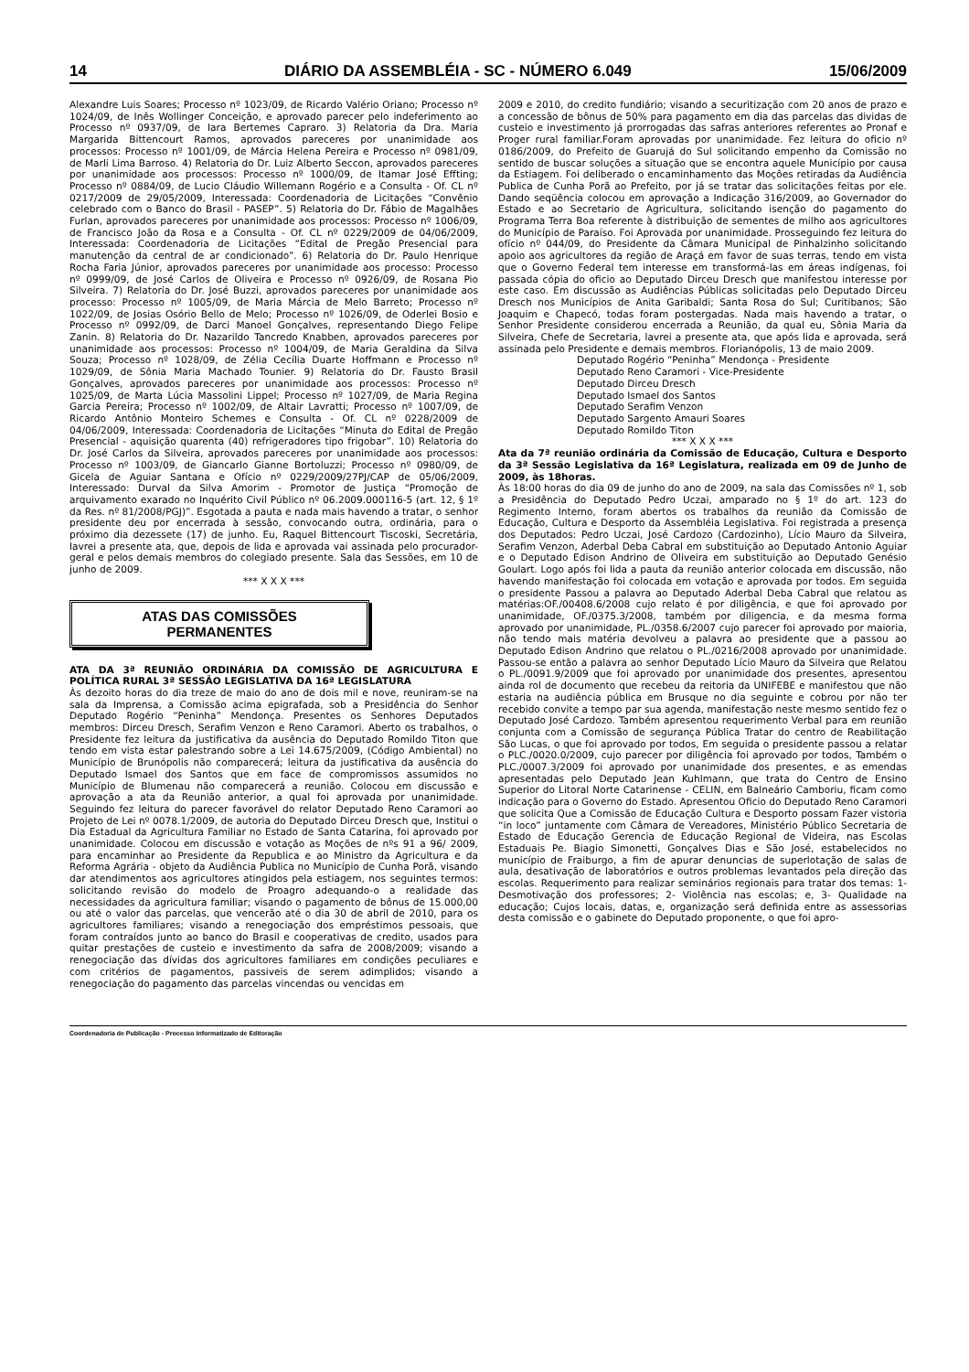14 DIÁRIO DA ASSEMBLÉIA - SC - NÚMERO 6.049 15/06/2009
Alexandre Luis Soares; Processo nº 1023/09, de Ricardo Valério Oriano; Processo nº 1024/09, de Inês Wollinger Conceição, e aprovado parecer pelo indeferimento ao Processo nº 0937/09, de Iara Bertemes Capraro. 3) Relatoria da Dra. Maria Margarida Bittencourt Ramos, aprovados pareceres por unanimidade aos processos: Processo nº 1001/09, de Márcia Helena Pereira e Processo nº 0981/09, de Marli Lima Barroso. 4) Relatoria do Dr. Luiz Alberto Seccon, aprovados pareceres por unanimidade aos processos: Processo nº 1000/09, de Itamar José Effting; Processo nº 0884/09, de Lucio Cláudio Willemann Rogério e a Consulta - Of. CL nº 0217/2009 de 29/05/2009, Interessada: Coordenadoria de Licitações “Convênio celebrado com o Banco do Brasil - PASEP”. 5) Relatoria do Dr. Fábio de Magalhães Furlan, aprovados pareceres por unanimidade aos processos: Processo nº 1006/09, de Francisco João da Rosa e a Consulta - Of. CL nº 0229/2009 de 04/06/2009, Interessada: Coordenadoria de Licitações “Edital de Pregão Presencial para manutenção da central de ar condicionado”. 6) Relatoria do Dr. Paulo Henrique Rocha Faria Júnior, aprovados pareceres por unanimidade aos processo: Processo nº 0999/09, de José Carlos de Oliveira e Processo nº 0926/09, de Rosana Pio Silveira. 7) Relatoria do Dr. José Buzzi, aprovados pareceres por unanimidade aos processo: Processo nº 1005/09, de Maria Márcia de Melo Barreto; Processo nº 1022/09, de Josias Osório Bello de Melo; Processo nº 1026/09, de Oderlei Bosio e Processo nº 0992/09, de Darci Manoel Gonçalves, representando Diego Felipe Zanin. 8) Relatoria do Dr. Nazarildo Tancredo Knabben, aprovados pareceres por unanimidade aos processos: Processo nº 1004/09, de Maria Geraldina da Silva Souza; Processo nº 1028/09, de Zélia Cecília Duarte Hoffmann e Processo nº 1029/09, de Sônia Maria Machado Tounier. 9) Relatoria do Dr. Fausto Brasil Gonçalves, aprovados pareceres por unanimidade aos processos: Processo nº 1025/09, de Marta Lúcia Massolini Lippel; Processo nº 1027/09, de Maria Regina Garcia Pereira; Processo nº 1002/09, de Altair Lavratti; Processo nº 1007/09, de Ricardo Antônio Monteiro Schemes e Consulta - Of. CL nº 0228/2009 de 04/06/2009, Interessada: Coordenadoria de Licitações “Minuta do Edital de Pregão Presencial - aquisição quarenta (40) refrigeradores tipo frigobar”. 10) Relatoria do Dr. José Carlos da Silveira, aprovados pareceres por unanimidade aos processos: Processo nº 1003/09, de Giancarlo Gianne Bortoluzzi; Processo nº 0980/09, de Gicela de Aguiar Santana e Ofício nº 0229/2009/27PJ/CAP de 05/06/2009, Interessado: Durval da Silva Amorim - Promotor de Justiça “Promoção de arquivamento exarado no Inquérito Civil Público nº 06.2009.000116-5 (art. 12, § 1º da Res. nº 81/2008/PGJ)”. Esgotada a pauta e nada mais havendo a tratar, o senhor presidente deu por encerrada à sessão, convocando outra, ordinária, para o próximo dia dezessete (17) de junho. Eu, Raquel Bittencourt Tiscoski, Secretária, lavrei a presente ata, que, depois de lida e aprovada vai assinada pelo procurador-geral e pelos demais membros do colegiado presente. Sala das Sessões, em 10 de junho de 2009.
*** X X X ***
ATAS DAS COMISSÕES
PERMANENTES
ATA DA 3ª REUNIÃO ORDINÁRIA DA COMISSÃO DE AGRICULTURA E POLÍTICA RURAL 3ª SESSÃO LEGISLATIVA DA 16ª LEGISLATURA
Às dezoito horas do dia treze de maio do ano de dois mil e nove, reuniram-se na sala da Imprensa, a Comissão acima epigrafada, sob a Presidência do Senhor Deputado Rogério “Peninha” Mendonça. Presentes os Senhores Deputados membros: Dirceu Dresch, Serafim Venzon e Reno Caramori. Aberto os trabalhos, o Presidente fez leitura da justificativa da ausência do Deputado Romildo Titon que tendo em vista estar palestrando sobre a Lei 14.675/2009, (Código Ambiental) no Município de Brunópolis não comparecerá; leitura da justificativa da ausência do Deputado Ismael dos Santos que em face de compromissos assumidos no Município de Blumenau não comparecerá a reunião. Colocou em discussão e aprovação a ata da Reunião anterior, a qual foi aprovada por unanimidade. Seguindo fez leitura do parecer favorável do relator Deputado Reno Caramori ao Projeto de Lei nº 0078.1/2009, de autoria do Deputado Dirceu Dresch que, Institui o Dia Estadual da Agricultura Familiar no Estado de Santa Catarina, foi aprovado por unanimidade. Colocou em discussão e votação as Moções de nºs 91 a 96/ 2009, para encaminhar ao Presidente da Republica e ao Ministro da Agricultura e da Reforma Agrária - objeto da Audiência Publica no Município de Cunha Porã, visando dar atendimentos aos agricultores atingidos pela estiagem, nos seguintes termos: solicitando revisão do modelo de Proagro adequando-o a realidade das necessidades da agricultura familiar; visando o pagamento de bônus de 15.000,00 ou até o valor das parcelas, que vencerão até o dia 30 de abril de 2010, para os agricultores familiares; visando a renegociação dos empréstimos pessoais, que foram contraídos junto ao banco do Brasil e cooperativas de credito, usados para quitar prestações de custeio e investimento da safra de 2008/2009; visando a renegociação das dívidas dos agricultores familiares em condições peculiares e com critérios de pagamentos, passiveis de serem adimplidos; visando a renegociação do pagamento das parcelas vincendas ou vencidas em
2009 e 2010, do credito fundiário; visando a securitização com 20 anos de prazo e a concessão de bônus de 50% para pagamento em dia das parcelas das dividas de custeio e investimento já prorrogadas das safras anteriores referentes ao Pronaf e Proger rural familiar.Foram aprovadas por unanimidade. Fez leitura do oficio nº 0186/2009, do Prefeito de Guarujá do Sul solicitando empenho da Comissão no sentido de buscar soluções a situação que se encontra aquele Município por causa da Estiagem. Foi deliberado o encaminhamento das Moções retiradas da Audiência Publica de Cunha Porã ao Prefeito, por já se tratar das solicitações feitas por ele. Dando seqüência colocou em aprovação a Indicação 316/2009, ao Governador do Estado e ao Secretario de Agricultura, solicitando isenção do pagamento do Programa Terra Boa referente à distribuição de sementes de milho aos agricultores do Município de Paraíso. Foi Aprovada por unanimidade. Prosseguindo fez leitura do ofício nº 044/09, do Presidente da Câmara Municipal de Pinhalzinho solicitando apoio aos agricultores da região de Araçá em favor de suas terras, tendo em vista que o Governo Federal tem interesse em transformá-las em áreas indígenas, foi passada cópia do oficio ao Deputado Dirceu Dresch que manifestou interesse por este caso. Em discussão as Audiências Públicas solicitadas pelo Deputado Dirceu Dresch nos Municípios de Anita Garibaldi; Santa Rosa do Sul; Curitibanos; São Joaquim e Chapecó, todas foram postergadas. Nada mais havendo a tratar, o Senhor Presidente considerou encerrada a Reunião, da qual eu, Sônia Maria da Silveira, Chefe de Secretaria, lavrei a presente ata, que após lida e aprovada, será assinada pelo Presidente e demais membros. Florianópolis, 13 de maio 2009.
Deputado Rogério “Peninha” Mendonça - Presidente
Deputado Reno Caramori - Vice-Presidente
Deputado Dirceu Dresch
Deputado Ismael dos Santos
Deputado Serafim Venzon
Deputado Sargento Amauri Soares
Deputado Romildo Titon
*** X X X ***
Ata da 7ª reunião ordinária da Comissão de Educação, Cultura e Desporto da 3ª Sessão Legislativa da 16ª Legislatura, realizada em 09 de Junho de 2009, às 18horas.
Às 18:00 horas do dia 09 de junho do ano de 2009, na sala das Comissões nº 1, sob a Presidência do Deputado Pedro Uczai, amparado no § 1º do art. 123 do Regimento Interno, foram abertos os trabalhos da reunião da Comissão de Educação, Cultura e Desporto da Assembléia Legislativa. Foi registrada a presença dos Deputados: Pedro Uczai, José Cardozo (Cardozinho), Lício Mauro da Silveira, Serafim Venzon, Aderbal Deba Cabral em substituição ao Deputado Antonio Aguiar e o Deputado Edison Andrino de Oliveira em substituição ao Deputado Genésio Goulart. Logo após foi lida a pauta da reunião anterior colocada em discussão, não havendo manifestação foi colocada em votação e aprovada por todos. Em seguida o presidente Passou a palavra ao Deputado Aderbal Deba Cabral que relatou as matérias:OF./00408.6/2008 cujo relato é por diligência, e que foi aprovado por unanimidade, OF./0375.3/2008, também por diligencia, e da mesma forma aprovado por unanimidade, PL./0358.6/2007 cujo parecer foi aprovado por maioria, não tendo mais matéria devolveu a palavra ao presidente que a passou ao Deputado Edison Andrino que relatou o PL./0216/2008 aprovado por unanimidade. Passou-se então a palavra ao senhor Deputado Lício Mauro da Silveira que Relatou o PL./0091.9/2009 que foi aprovado por unanimidade dos presentes, apresentou ainda rol de documento que recebeu da reitoria da UNIFEBE e manifestou que não estaria na audiência pública em Brusque no dia seguinte e cobrou por não ter recebido convite a tempo par sua agenda, manifestação neste mesmo sentido fez o Deputado José Cardozo. Também apresentou requerimento Verbal para em reunião conjunta com a Comissão de segurança Pública Tratar do centro de Reabilitação São Lucas, o que foi aprovado por todos, Em seguida o presidente passou a relatar o PLC./0020.0/2009, cujo parecer por diligência foi aprovado por todos, Também o PLC./0007.3/2009 foi aprovado por unanimidade dos presentes, e as emendas apresentadas pelo Deputado Jean Kuhlmann, que trata do Centro de Ensino Superior do Litoral Norte Catarinense - CELIN, em Balneário Camboriu, ficam como indicação para o Governo do Estado. Apresentou Oficio do Deputado Reno Caramori que solicita Que a Comissão de Educação Cultura e Desporto possam Fazer vistoria “in loco” juntamente com Câmara de Vereadores, Ministério Público Secretaria de Estado de Educação Gerencia de Educação Regional de Videira, nas Escolas Estaduais Pe. Biagio Simonetti, Gonçalves Dias e São José, estabelecidos no município de Fraiburgo, a fim de apurar denuncias de superlotação de salas de aula, desativação de laboratórios e outros problemas levantados pela direção das escolas. Requerimento para realizar seminários regionais para tratar dos temas: 1- Desmotivação dos professores; 2- Violência nas escolas; e, 3- Qualidade na educação; Cujos locais, datas, e, organização será definida entre as assessorias desta comissão e o gabinete do Deputado proponente, o que foi apro-
Coordenadoria de Publicação - Processo Informatizado de Editoração